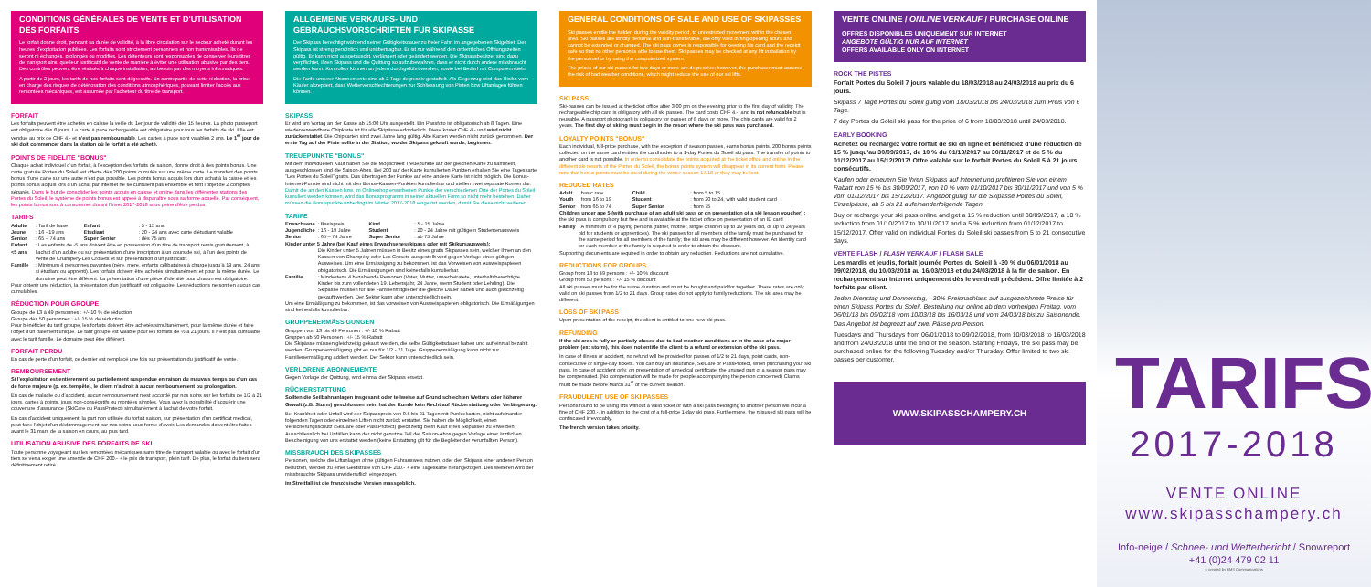CONDITIONS GÉNÉRALES DE VENTE ET D'UTILISATION DES FORFAITS
Le forfait donne droit, pendant sa durée de validité, à la libre circulation sur le secteur acheté durant les heures d'exploitation publiées. Les forfaits sont strictement personnels et non transmissibles. Ils ne seront ni échangés, prolongés ou modifiés. Les détenteurs sont responsables de conserver leurs titres de transport ainsi que leur justificatif de vente de manière à éviter une utilisation abusive par des tiers. Des contrôles peuvent être réalisés à chaque installation, au besoin par des moyens informatiques.
A partir de 2 jours, les tarifs de nos forfaits sont dégressifs. En contrepartie de cette réduction, la prise en charge des risques de détérioration des conditions atmosphériques, pouvant limiter l'accès aux remontées mécaniques, est assumée par l'acheteur du titre de transport.
FORFAIT
Les forfaits peuvent être achetés en caisse la veille du 1er jour de validité dès 15 heures. La photo passeport est obligatoire dès 8 jours. La carte à puce rechargeable est obligatoire pour tous les forfaits de ski. Elle est vendue au prix de CHF 4.- et n'est pas remboursable. Les cartes à puce sont valables 2 ans. Le 1<sup>er</sup> jour de ski doit commencer dans la station où le forfait a été acheté.
POINTS DE FIDELITE "BONUS"
Chaque achat individuel d'un forfait, à l'exception des forfaits de saison, donne droit à des points bonus. Une carte gratuite Portes du Soleil est offerte dès 200 points cumulés sur une même carte. Le transfert des points bonus d'une carte sur une autre n'est pas possible. Les points bonus acquis lors d'un achat à la caisse et les points bonus acquis lors d'un achat par internet ne se cumulent pas ensemble et font l'objet de 2 comptes séparés. Dans le but de consolider les points acquis en caisse et online dans les différentes stations des Portes du Soleil, le système de points bonus est appelé à disparaître sous sa forme actuelle. Par conséquent, les points bonus sont à consommer durant l'hiver 2017-2018 sous peine d'être perdus.
TARIFS
| Adulte | : Tarif de base | Enfant | : 5 - 15 ans; |
| Jeune | : 16 - 19 ans | Etudiant | : 20 - 24 ans avec carte d'étudiant valable |
| Senior | : 65 – 74 ans | Super Senior | : dès 75 ans |
| Enfant <5 ans | : Les enfants de -5 ans doivent être en possession d'un titre de transport remis gratuitement, à l'achat d'un adulte ou sur présentation d'une inscription à un cours de ski, à l'un des points de vente de Champéry-Les Crosets et sur présentation d'un justificatif. | | |
| Famille | : Minimum 4 personnes payantes (père, mère, enfants célibataires à charge jusqu'à 19 ans, 24 ans si étudiant ou apprenti). Les forfaits doivent être achetés simultanément et pour la même durée. Le domaine peut être différent. La présentation d'une pièce d'identité pour chacun est obligatoire. | | |
Pour obtenir une réduction, la présentation d'un justificatif est obligatoire. Les réductions ne sont en aucun cas cumulables.
RÉDUCTION POUR GROUPE
Groupe de 13 à 49 personnes : +/- 10 % de réduction
Groupe dès 50 personnes : +/- 15 % de réduction
Pour bénéficier du tarif groupe, les forfaits doivent être achetés simultanément, pour la même durée et faire l'objet d'un paiement unique. Le tarif groupe est valable pour les forfaits de ½ à 21 jours. Il n'est pas cumulable avec le tarif famille. Le domaine peut être différent.
FORFAIT PERDU
En cas de perte d'un forfait, ce dernier est remplacé une fois sur présentation du justificatif de vente.
REMBOURSEMENT
Si l'exploitation est entièrement ou partiellement suspendue en raison du mauvais temps ou d'un cas de force majeure (p. ex. tempête), le client n'a droit à aucun remboursement ou prolongation.
En cas de maladie ou d'accident, aucun remboursement n'est accordé par nos soins sur les forfaits de 1/2 à 21 jours, cartes à points, jours non-consécutifs ou montées simples. Vous avez la possibilité d'acquérir une couverture d'assurance (SkiCare ou PassProtect) simultanément à l'achat de votre forfait.
En cas d'accident uniquement, la part non utilisée du forfait saison, sur présentation d'un certificat médical, peut faire l'objet d'un dédommagement par nos soins sous forme d'avoir. Les demandes doivent être faites avant le 31 mars de la saison en cours, au plus tard.
UTILISATION ABUSIVE DES FORFAITS DE SKI
Toute personne voyageant sur les remontées mécaniques sans titre de transport valable ou avec le forfait d'un tiers se verra exiger une amende de CHF 200.- + le prix du transport, plein tarif. De plus, le forfait du tiers sera définitivement retiré.
ALLGEMEINE VERKAUFS- UND GEBRAUCHSVORSCHRIFTEN FÜR SKIPÄSSE
Der Skipass berechtigt während seiner Gültigkeitsdauer zu freier Fahrt im angegebenen Skigebiet. Der Skipass ist streng persönlich und unübertragbar. Er ist nur während den ordentlichen Öffnungszeiten gültig. Er kann nicht ausgetauscht, verlängert oder geändert werden. Die Skipassbesitzer sind dazu verpflichtet, ihren Skipass und die Quittung so aufzubewahren, dass er nicht durch andere missbraucht werden kann. Kontrollen können an jedem durchgeführt werden, sowie bei Bedarf mit Computermitteln.
Die Tarife unserer Abonnemente sind ab 2 Tage degressiv gestaffelt. Als Gegenzug wird das Risiko vom Käufer akzeptiert, dass Wetterverschlechterungen zur Schliessung von Pisten bzw Liftanlagen führen können.
SKIPASS
Er wird am Vortag an der Kasse ab 15:00 Uhr ausgestellt. Ein Passfoto ist obligatorisch ab 8 Tagen. Eine wiederverwendbare Chipkarte ist für alle Skipässe erforderlich. Diese kostet CHF 4.- und wird nicht zurückerstattet. Die Chipkarten sind zwei Jahre lang gültig. Alte Karten werden nicht zurück genommen. Der erste Tag auf der Piste sollte in der Station, wo der Skipass gekauft wurde, beginnen.
TREUEPUNKTE "BONUS"
Mit dem individuellen Kauf haben Sie die Möglichkeit Treuepunkte auf der gleichen Karte zu sammeln, ausgeschlossen sind die Saison-Abos. Bei 200 auf der Karte kumulierten Punkten erhalten Sie eine Tageskarte "Les Portes du Soleil" gratis. Das übertragen der Punkte auf eine andere Karte ist nicht möglich. Die Bonus-Internet-Punkte sind nicht mit den Bonus-Kassen-Punkten kumulierbar und stellen zwei separate Konten dar. Damit die an den Kassen bzw. im Onlineshop erworbenen Punkte der verschiedenen Orte der Portes du Soleil kumuliert werden können, wird das Bonusprogramm in seiner aktuellen Form so nicht mehr bestehen. Daher müssen die Bonuspunkte unbedingt im Winter 2017-2018 eingelöst werden, damit Sie diese nicht verlieren.
TARIFE
| Erwachsene | : Basispreis | Kind | : 5 - 15 Jahre |
| Jugendliche | : 16 - 19 Jahre | Student | : 20 - 24 Jahre mit gültigem Studentenausweis |
| Senior | : 65 – 74 Jahre | Super Senior | : ab 75 Jahre |
| Kinder unter 5 Jahre (bei Kauf eines Erwachsenesskipass oder mit Skikursausweis): | | | |
| | Die Kinder unter 5 Jahren müssen in Besitz eines gratis Skipasses sein, welcher Ihnen an den Kassen von Champéry oder Les Crosets ausgestellt wird gegen Vorlage eines gültigen Ausweises. Um eine Ermässigung zu bekommen, ist das Vorweisen von Ausweispapieren obligatorisch. Die Ermässigungen sind keinesfalls kumulierbar. | | |
| Familie | : Mindestens 4 bezahlende Personen (Vater, Mutter, unverheiratete, unterhaltsberechtigte Kinder bis zum vollendeten 19. Lebensjahr, 24 Jahre, wenn Student oder Lehrling). Die Skipässe müssen für alle Familienmitglieder die gleiche Dauer haben und auch gleichzeitig gekauft werden. Der Sektor kann aber unterschiedlich sein. | | |
Um eine Ermäßigung zu bekommen, ist das vorweisen von Ausweispapieren obligatorisch. Die Ermäßigungen sind keinesfalls kumulierbar.
GRUPPENERMÄSSIGUNGEN
Gruppen von 13 bis 49 Personen : +/- 10 % Rabatt
Gruppen ab 50 Personen : +/- 15 % Rabatt
Die Skipässe müssen gleichzeitig gekauft werden, die selbe Gültigkeitsdauer haben und auf einmal bezahlt werden. Gruppenermäßigung gibt es nur für 1/2 - 21 Tage. Gruppenermäßigung kann nicht zur Familienermäßigung addiert werden. Der Sektor kann unterschiedlich sein.
VERLORENE ABONNEMENTE
Gegen Vorlage der Quittung, wird einmal der Skipass ersetzt.
RÜCKERSTATTUNG
Sollten die Seilbahnanlagen insgesamt oder teilweise auf Grund schlechten Wetters oder höherer Gewalt (z.B. Sturm) geschlossen sein, hat der Kunde kein Recht auf Rückerstattung oder Verlängerung.
Bei Krankheit oder Unfall wird der Skipasspreis von 0.5 bis 21 Tagen mit Punktekarten, nicht aufeinander folgenden Tagen oder einzelnen Liften nicht zurück erstattet. Sie haben die Möglichkeit, einen Versicherungsschutz (SkiCare oder PassProtect) gleichzeitig beim Kauf Ihres Skipasses zu erwerben. Ausschliesslich bei Unfällen kann der nicht genutzte Teil der Saison-Abos gegen Vorlage einer ärztlichen Bescheinigung von uns erstattet werden (keine Erstattung gilt für die Begleiter der verunfallten Person).
MISSBRAUCH DES SKIPASSES
Personen, welche die Liftanlagen ohne gültigen Fahrausweis nutzen, oder den Skipass einer anderen Person benutzen, werden zu einer Geldstrafe von CHF 200.- + eine Tageskarte herangezogen. Des weiteren wird der missbrauchte Skipass unwiderruflich eingezogen.
Im Streitfall ist die französische Version massgeblich.
GENERAL CONDITIONS OF SALE AND USE OF SKIPASSES
Ski passes entitle the holder, during the validity period, to unrestricted movement within the chosen area. Ski passes are strictly personal and non-transferable, are only valid during opening hours and cannot be extended or changed. The ski pass owner is responsible for keeping his card and the receipt safe so that no other person is able to use them. Ski passes may be checked at any lift installation by the personnel or by using the computerized system.
The prices of our ski passes for two days or more are degressive; however, the purchaser must assume the risk of bad weather conditions, which might reduce the use of our ski lifts.
SKI PASS
Ski-passes can be issued at the ticket office after 3:00 pm on the evening prior to the first day of validity. The rechargeable chip card is obligatory with all ski passes. The card costs CHF 4.-, and is not refundable but is reusable. A passport photograph is obligatory for passes of 8 days or more. The chip cards are valid for 2 years. The first day of skiing must begin in the resort where the ski pass was purchased.
LOYALTY POINTS "BONUS"
Each individual, full-price purchase, with the exception of season passes, earns bonus points. 200 bonus points collected on the same card entitles the cardholder to a 1-day Portes du Soleil ski pass. The transfer of points to another card is not possible. In order to consolidate the points acquired at the ticket office and online in the different ski resorts of the Portes du Soleil, the bonus points system will disappear in its current form. Please note that bonus points must be used during the winter season 17/18 or they may be lost.
REDUCED RATES
| Adult | : basic rate | Child | : from 5 to 15 |
| Youth | : from 16 to 19 | Student | : from 20 to 24, with valid student card |
| Senior | : from 65 to 74 | Super Senior | : from 75 |
| Children under age 5 (with purchase of an adult ski pass or on presentation of a ski lesson voucher) : the ski pass is compulsory but free and is available at the ticket office on presentation of an ID card | | | |
| Family | : A minimum of 4 paying persons (father, mother, single children up to 19 years old, or up to 24 years old for students or apprentices). The ski passes for all members of the family must be purchased for the same period for all members of the family; the ski area may be different however. An identity card for each member of the family is required in order to obtain the discount. | | |
Supporting documents are required in order to obtain any reduction. Reductions are not cumulative.
REDUCTIONS FOR GROUPS
Group from 13 to 49 persons : +/- 10 % discount
Group from 50 persons : +/- 15 % discount
All ski passes must be for the same duration and must be bought and paid for together. These rates are only valid on ski passes from 1/2 to 21 days. Group rates do not apply to family reductions. The ski area may be different.
LOSS OF SKI PASS
Upon presentation of the receipt, the client is entitled to one new ski pass.
REFUNDING
If the ski area is fully or partially closed due to bad weather conditions or in the case of a major problem (ex: storm), this does not entitle the client to a refund or extension of the ski pass.
In case of illness or accident, no refund will be provided for passes of 1/2 to 21 days, point cards, non-consecutive or single-day tickets. You can buy an insurance, SkiCare or PassProtect, when purchasing your ski pass. In case of accident only, on presentation of a medical certificate, the unused part of a season pass may be compensated. (No compensation will be made for people accompanying the person concerned) Claims must be made before March 31<sup>st</sup> of the current season.
FRAUDULENT USE OF SKI PASSES
Persons found to be using lifts without a valid ticket or with a ski pass belonging to another person will incur a fine of CHF 200.-, in addition to the cost of a full-price 1-day ski pass. Furthermore, the misused ski pass will be confiscated irrevocably.
The french version takes priority.
VENTE ONLINE / ONLINE VERKAUF / PURCHASE ONLINE
OFFRES DISPONIBLES UNIQUEMENT SUR INTERNET
ANGEBOTE GÜLTIG NUR AUF INTERNET
OFFERS AVAILABLE ONLY ON INTERNET
ROCK THE PISTES
Forfait Portes du Soleil 7 jours valable du 18/03/2018 au 24/03/2018 au prix du 6 jours.
Skipass 7 Tage Portes du Soleil gültig vom 18/03/2018 bis 24/03/2018 zum Preis von 6 Tage.
7 day Portes du Soleil ski pass for the price of 6 from 18/03/2018 until 24/03/2018.
EARLY BOOKING
Achetez ou rechargez votre forfait de ski en ligne et bénéficiez d'une réduction de 15 % jusqu'au 30/09/2017, de 10 % du 01/10/2017 au 30/11/2017 et de 5 % du 01/12/2017 au 15/12/2017! Offre valable sur le forfait Portes du Soleil 5 à 21 jours consécutifs.
Kaufen oder erneuern Sie Ihren Skipass auf Internet und profitieren Sie von einem Rabatt von 15 % bis 30/09/2017, von 10 % vom 01/10/2017 bis 30/11/2017 und von 5 % vom 01/12/2017 bis 15/12/2017. Angebot gültig für die Skipässe Portes du Soleil, Einzelpässe, ab 5 bis 21 aufeinanderfolgende Tagen.
Buy or recharge your ski pass online and get a 15 % reduction until 30/09/2017, a 10 % reduction from 01/10/2017 to 30/11/2017 and a 5 % reduction from 01/12/2017 to 15/12/2017. Offer valid on individual Portes du Soleil ski passes from 5 to 21 consecutive days.
VENTE FLASH / FLASH VERKAUF / FLASH SALE
Les mardis et jeudis, forfait journée Portes du Soleil à -30 % du 06/01/2018 au 09/02/2018, du 10/03/2018 au 16/03/2018 et du 24/03/2018 à la fin de saison. En rechargement sur internet uniquement dès le vendredi précédent. Offre limitée à 2 forfaits par client.
Jeden Dienstag und Donnerstag, - 30% Preisnachlass auf ausgezeichnete Preise für einen Skipass Portes du Soleil. Bestellung nur online ab dem vorherigen Freitag, vom 06/01/18 bis 09/02/18 vom 10/03/18 bis 16/03/18 und vom 24/03/18 bis zu Saisonende. Das Angebot ist begrenzt auf zwei Pässe pro Person.
Tuesdays and Thursdays from 06/01/2018 to 09/02/2018, from 10/03/2018 to 16/03/2018 and from 24/03/2018 until the end of the season. Starting Fridays, the ski pass may be purchased online for the following Tuesday and/or Thursday. Offer limited to two ski passes per customer.
WWW.SKIPASSCHAMPERY.CH
TARIFS
2017-2018
VENTE ONLINE
www.skipasschampery.ch
Info-neige / Schnee- und Wetterbericht / Snowreport
+41 (0)24 479 02 11
© created by RMS Communications